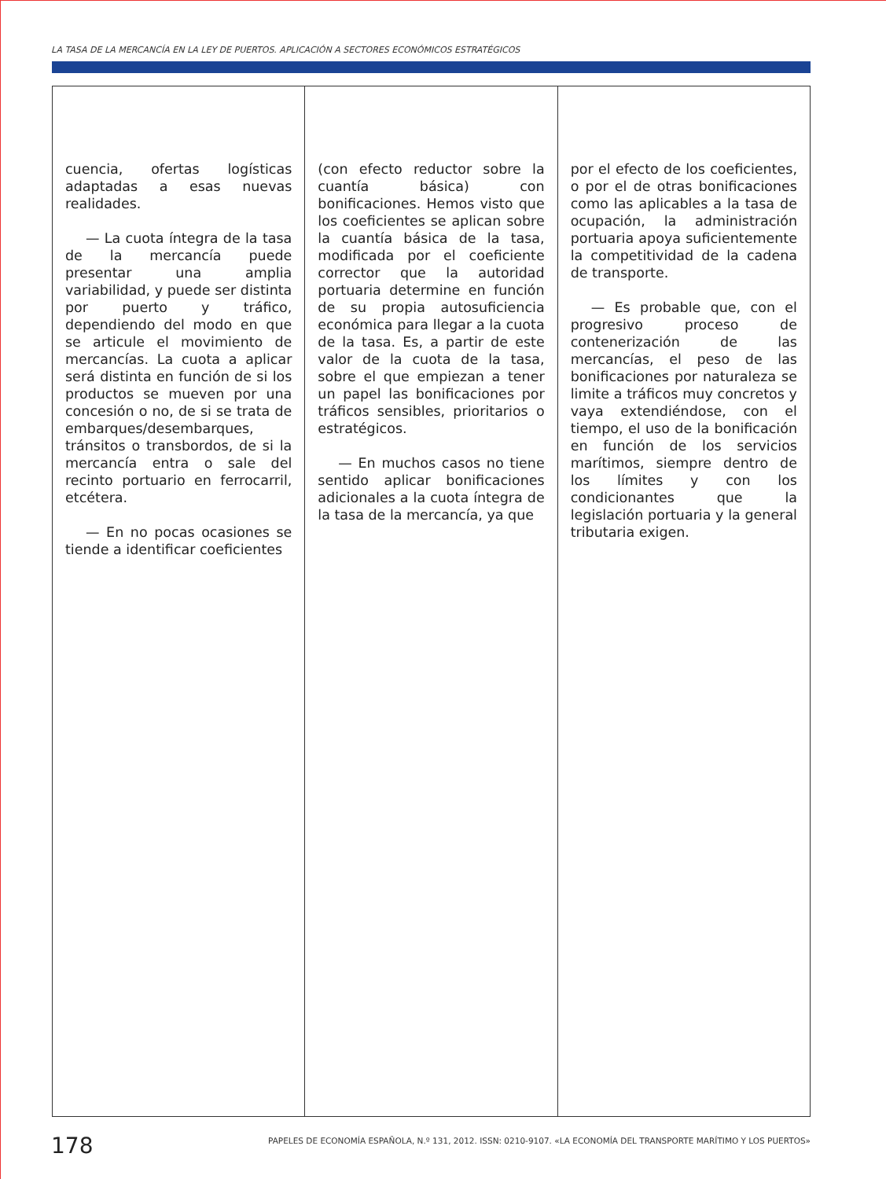LA TASA DE LA MERCANCÍA EN LA LEY DE PUERTOS. APLICACIÓN A SECTORES ECONÓMICOS ESTRATÉGICOS
cuencia, ofertas logísticas adaptadas a esas nuevas realidades.
— La cuota íntegra de la tasa de la mercancía puede presentar una amplia variabilidad, y puede ser distinta por puerto y tráfico, dependiendo del modo en que se articule el movimiento de mercancías. La cuota a aplicar será distinta en función de si los productos se mueven por una concesión o no, de si se trata de embarques/desembarques, tránsitos o transbordos, de si la mercancía entra o sale del recinto portuario en ferrocarril, etcétera.
— En no pocas ocasiones se tiende a identificar coeficientes
(con efecto reductor sobre la cuantía básica) con bonificaciones. Hemos visto que los coeficientes se aplican sobre la cuantía básica de la tasa, modificada por el coeficiente corrector que la autoridad portuaria determine en función de su propia autosuficiencia económica para llegar a la cuota de la tasa. Es, a partir de este valor de la cuota de la tasa, sobre el que empiezan a tener un papel las bonificaciones por tráficos sensibles, prioritarios o estratégicos.
— En muchos casos no tiene sentido aplicar bonificaciones adicionales a la cuota íntegra de la tasa de la mercancía, ya que
por el efecto de los coeficientes, o por el de otras bonificaciones como las aplicables a la tasa de ocupación, la administración portuaria apoya suficientemente la competitividad de la cadena de transporte.
— Es probable que, con el progresivo proceso de contenerización de las mercancías, el peso de las bonificaciones por naturaleza se limite a tráficos muy concretos y vaya extendiéndose, con el tiempo, el uso de la bonificación en función de los servicios marítimos, siempre dentro de los límites y con los condicionantes que la legislación portuaria y la general tributaria exigen.
178
PAPELES DE ECONOMÍA ESPAÑOLA, N.º 131, 2012. ISSN: 0210-9107. «LA ECONOMÍA DEL TRANSPORTE MARÍTIMO Y LOS PUERTOS»